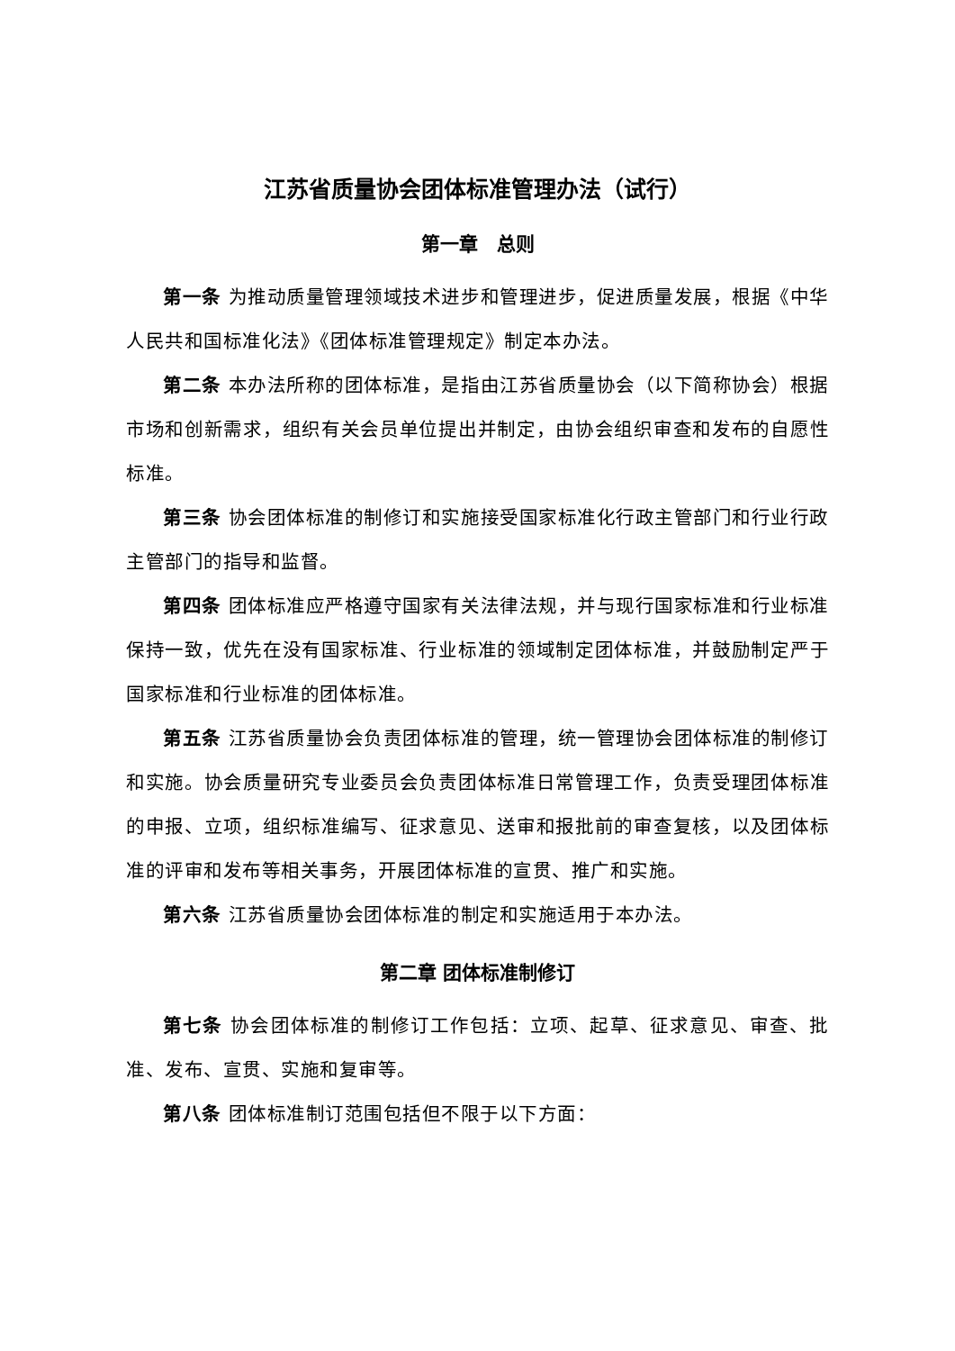江苏省质量协会团体标准管理办法（试行）
第一章　总则
第一条 为推动质量管理领域技术进步和管理进步，促进质量发展，根据《中华人民共和国标准化法》《团体标准管理规定》制定本办法。
第二条 本办法所称的团体标准，是指由江苏省质量协会（以下简称协会）根据市场和创新需求，组织有关会员单位提出并制定，由协会组织审查和发布的自愿性标准。
第三条 协会团体标准的制修订和实施接受国家标准化行政主管部门和行业行政主管部门的指导和监督。
第四条 团体标准应严格遵守国家有关法律法规，并与现行国家标准和行业标准保持一致，优先在没有国家标准、行业标准的领域制定团体标准，并鼓励制定严于国家标准和行业标准的团体标准。
第五条 江苏省质量协会负责团体标准的管理，统一管理协会团体标准的制修订和实施。协会质量研究专业委员会负责团体标准日常管理工作，负责受理团体标准的申报、立项，组织标准编写、征求意见、送审和报批前的审查复核，以及团体标准的评审和发布等相关事务，开展团体标准的宣贯、推广和实施。
第六条 江苏省质量协会团体标准的制定和实施适用于本办法。
第二章 团体标准制修订
第七条 协会团体标准的制修订工作包括：立项、起草、征求意见、审查、批准、发布、宣贯、实施和复审等。
第八条 团体标准制订范围包括但不限于以下方面：